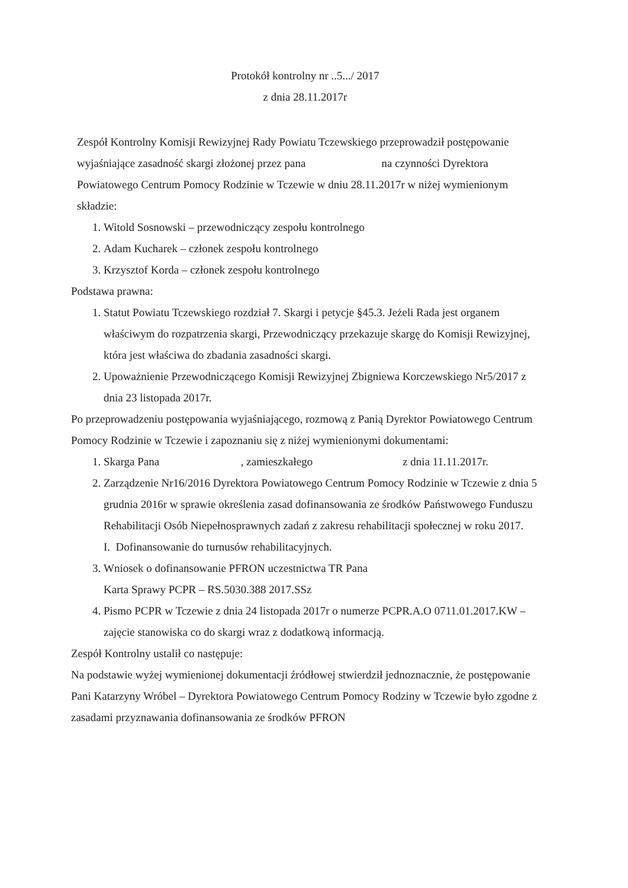Protokół kontrolny nr ..5.../ 2017
z dnia 28.11.2017r
Zespół Kontrolny Komisji Rewizyjnej Rady Powiatu Tczewskiego przeprowadził postępowanie wyjaśniające zasadność skargi złożonej przez pana na czynności Dyrektora Powiatowego Centrum Pomocy Rodzinie w Tczewie w dniu 28.11.2017r w niżej wymienionym składzie:
1. Witold Sosnowski – przewodniczący zespołu kontrolnego
2. Adam Kucharek – członek zespołu kontrolnego
3. Krzysztof Korda – członek zespołu kontrolnego
Podstawa prawna:
1. Statut Powiatu Tczewskiego rozdział 7. Skargi i petycje §45.3. Jeżeli Rada jest organem właściwym do rozpatrzenia skargi, Przewodniczący przekazuje skargę do Komisji Rewizyjnej, która jest właściwa do zbadania zasadności skargi.
2. Upoważnienie Przewodniczącego Komisji Rewizyjnej Zbigniewa Korczewskiego Nr5/2017 z dnia 23 listopada 2017r.
Po przeprowadzeniu postępowania wyjaśniającego, rozmową z Panią Dyrektor Powiatowego Centrum Pomocy Rodzinie w Tczewie i zapoznaniu się z niżej wymienionymi dokumentami:
1. Skarga Pana , zamieszkałego z dnia 11.11.2017r.
2. Zarządzenie Nr16/2016 Dyrektora Powiatowego Centrum Pomocy Rodzinie w Tczewie z dnia 5 grudnia 2016r w sprawie określenia zasad dofinansowania ze środków Państwowego Funduszu Rehabilitacji Osób Niepełnosprawnych zadań z zakresu rehabilitacji społecznej w roku 2017.
I. Dofinansowanie do turnusów rehabilitacyjnych.
3. Wniosek o dofinansowanie PFRON uczestnictwa TR Pana
Karta Sprawy PCPR – RS.5030.388 2017.SSz
4. Pismo PCPR w Tczewie z dnia 24 listopada 2017r o numerze PCPR.A.O 0711.01.2017.KW – zajęcie stanowiska co do skargi wraz z dodatkową informacją.
Zespół Kontrolny ustalił co następuje:
Na podstawie wyżej wymienionej dokumentacji źródłowej stwierdził jednoznacznie, że postępowanie Pani Katarzyny Wróbel – Dyrektora Powiatowego Centrum Pomocy Rodziny w Tczewie było zgodne z zasadami przyznawania dofinansowania ze środków PFRON